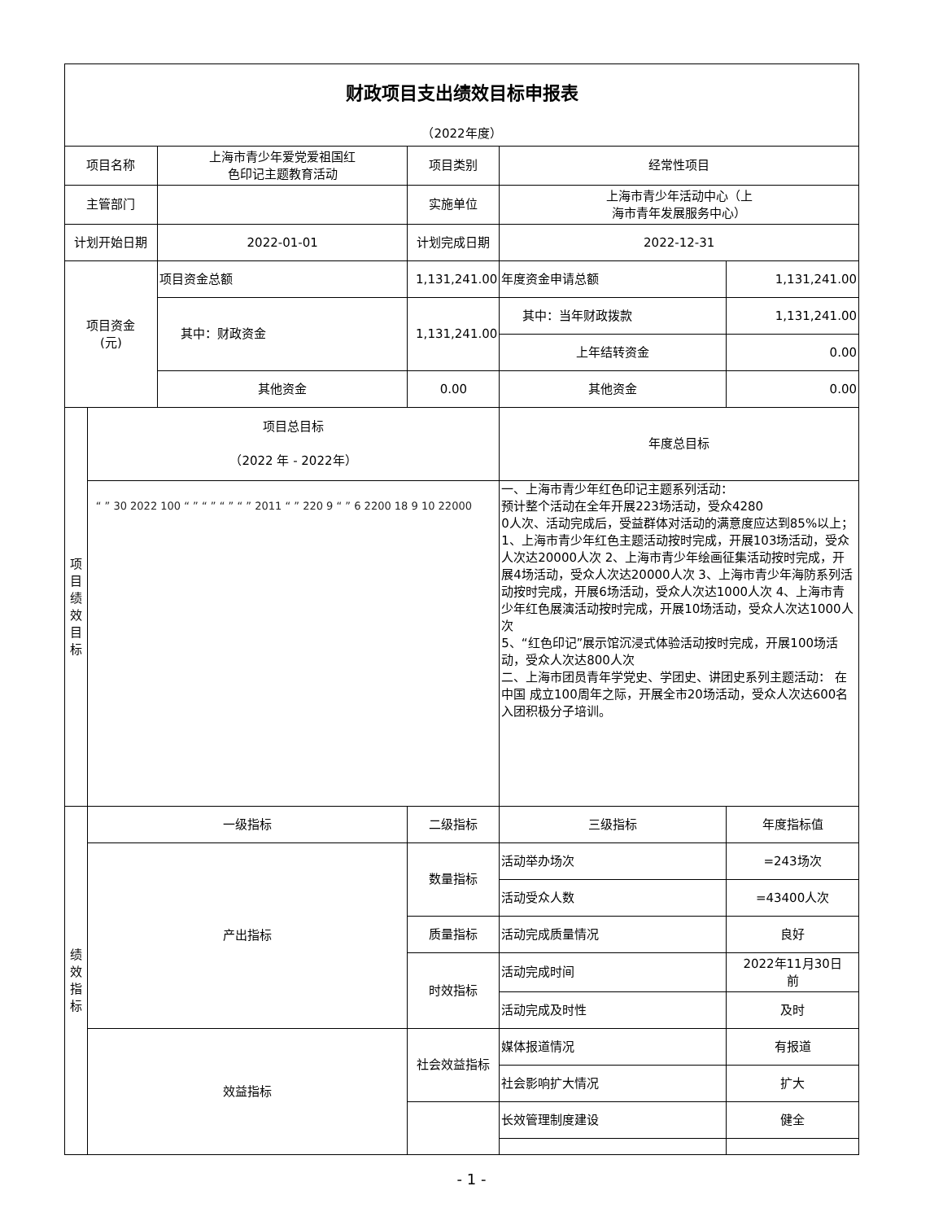| 财政项目支出绩效目标申报表 | | | | | |
| （2022年度） | | | | | |
| 项目名称 | | 上海市青少年爱党爱祖国红 色印记主题教育活动 | 项目类别 | 经常性项目 | |
| 主管部门 | | | 实施单位 | 上海市青少年活动中心（上 海市青年发展服务中心） | |
| 计划开始日期 | | 2022-01-01 | 计划完成日期 | 2022-12-31 | |
| 项目资金 (元) | | 项目资金总额 | 1,131,241.00 | 年度资金申请总额 | 1,131,241.00 |
| | | 其中：财政资金 | 1,131,241.00 | 其中：当年财政拨款 | 1,131,241.00 |
| | | | | 上年结转资金 | 0.00 |
| | | 其他资金 | 0.00 | 其他资金 | 0.00 |
| 项 目 绩 效 目 标 | 项目总目标 （2022 年 - 2022年） | | | 年度总目标 | |
| | “ ” 30 2022 100 “ ” “ ” “ ” “ ” 2011 “ ” 220 9 “ ” 6 2200 18 9 10 22000 | | | 一、上海市青少年红色印记主题系列活动： 预计整个活动在全年开展223场活动，受众4280 0人次、活动完成后，受益群体对活动的满意度应达到85%以上； 1、上海市青少年红色主题活动按时完成，开展103场活动，受众人次达20000人次 2、上海市青少年绘画征集活动按时完成，开展4场活动，受众人次达20000人次 3、上海市青少年海防系列活动按时完成，开展6场活动，受众人次达1000人次 4、上海市青少年红色展演活动按时完成，开展10场活动，受众人次达1000人次 5、“红色印记”展示馆沉浸式体验活动按时完成，开展100场活动，受众人次达800人次 二、上海市团员青年学党史、学团史、讲团史系列主题活动： 在中国 成立100周年之际，开展全市20场活动，受众人次达600名入团积极分子培训。 | |
| 绩 效 指 标 | 一级指标 | | 二级指标 | 三级指标 | 年度指标值 |
| | 产出指标 | | 数量指标 | 活动举办场次 | =243场次 |
| | | | | 活动受众人数 | =43400人次 |
| | | | 质量指标 | 活动完成质量情况 | 良好 |
| | | | 时效指标 | 活动完成时间 | 2022年11月30日 前 |
| | | | | 活动完成及时性 | 及时 |
| | 效益指标 | | 社会效益指标 | 媒体报道情况 | 有报道 |
| | | | | 社会影响扩大情况 | 扩大 |
| | | | | 长效管理制度建设 | 健全 |
- 1 -